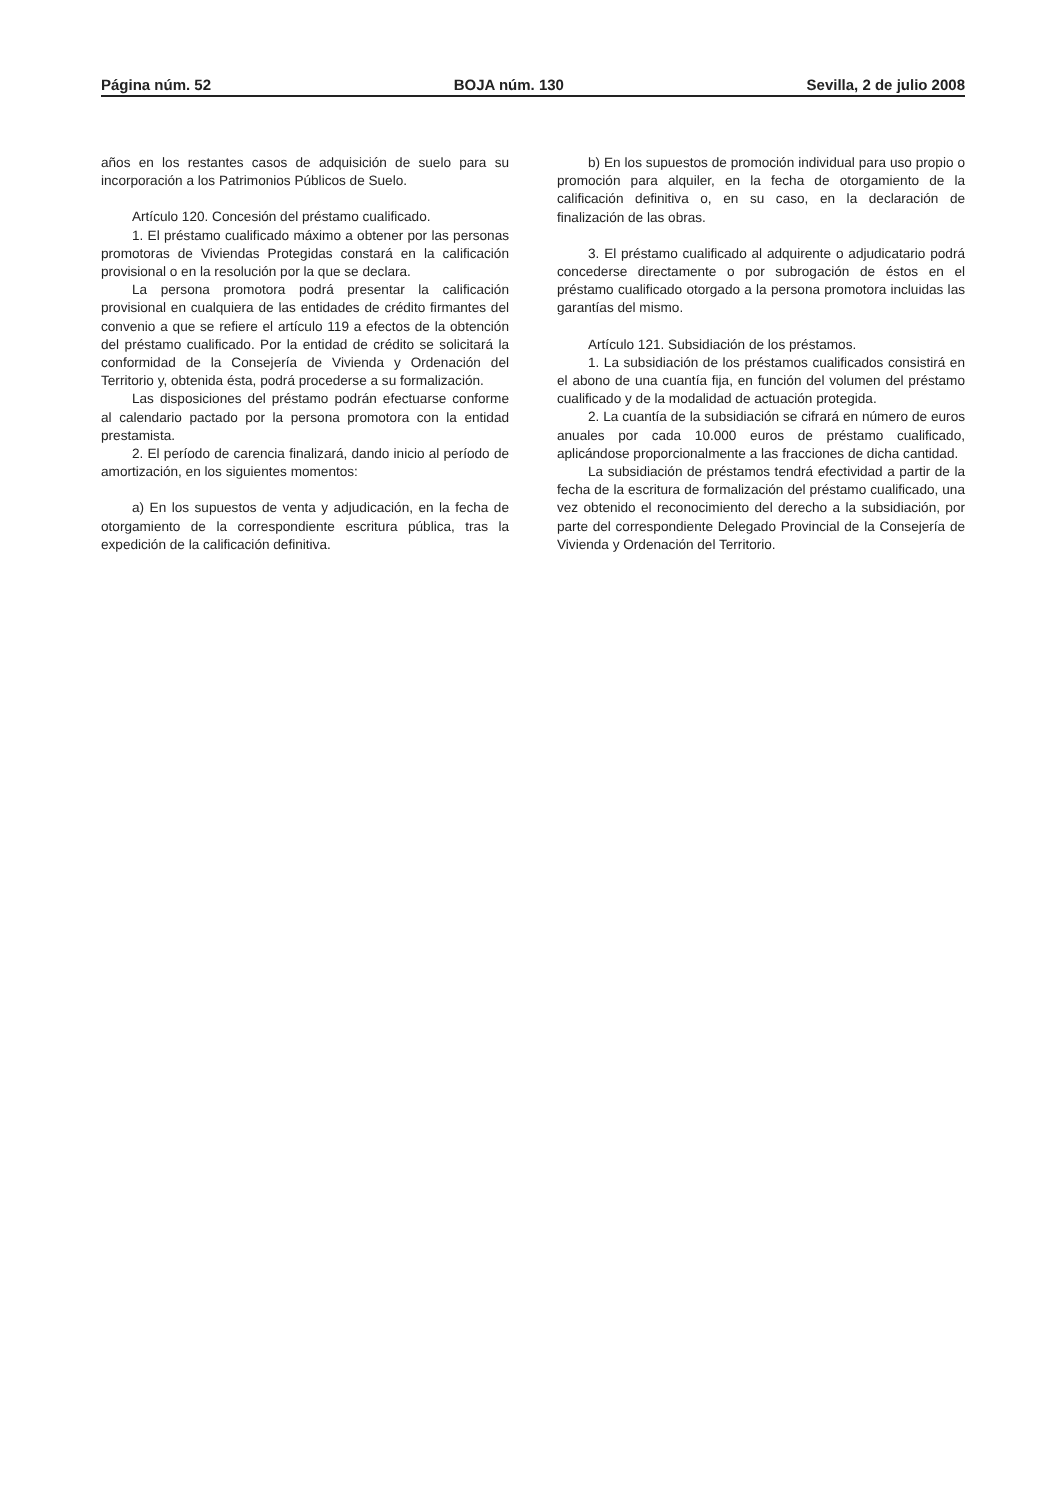Página núm. 52 BOJA núm. 130 Sevilla, 2 de julio 2008
años en los restantes casos de adquisición de suelo para su incorporación a los Patrimonios Públicos de Suelo.
Artículo 120. Concesión del préstamo cualificado.
1. El préstamo cualificado máximo a obtener por las personas promotoras de Viviendas Protegidas constará en la calificación provisional o en la resolución por la que se declara.
La persona promotora podrá presentar la calificación provisional en cualquiera de las entidades de crédito firmantes del convenio a que se refiere el artículo 119 a efectos de la obtención del préstamo cualificado. Por la entidad de crédito se solicitará la conformidad de la Consejería de Vivienda y Ordenación del Territorio y, obtenida ésta, podrá procederse a su formalización.
Las disposiciones del préstamo podrán efectuarse conforme al calendario pactado por la persona promotora con la entidad prestamista.
2. El período de carencia finalizará, dando inicio al período de amortización, en los siguientes momentos:
a) En los supuestos de venta y adjudicación, en la fecha de otorgamiento de la correspondiente escritura pública, tras la expedición de la calificación definitiva.
b) En los supuestos de promoción individual para uso propio o promoción para alquiler, en la fecha de otorgamiento de la calificación definitiva o, en su caso, en la declaración de finalización de las obras.
3. El préstamo cualificado al adquirente o adjudicatario podrá concederse directamente o por subrogación de éstos en el préstamo cualificado otorgado a la persona promotora incluidas las garantías del mismo.
Artículo 121. Subsidiación de los préstamos.
1. La subsidiación de los préstamos cualificados consistirá en el abono de una cuantía fija, en función del volumen del préstamo cualificado y de la modalidad de actuación protegida.
2. La cuantía de la subsidiación se cifrará en número de euros anuales por cada 10.000 euros de préstamo cualificado, aplicándose proporcionalmente a las fracciones de dicha cantidad.
La subsidiación de préstamos tendrá efectividad a partir de la fecha de la escritura de formalización del préstamo cualificado, una vez obtenido el reconocimiento del derecho a la subsidiación, por parte del correspondiente Delegado Provincial de la Consejería de Vivienda y Ordenación del Territorio.